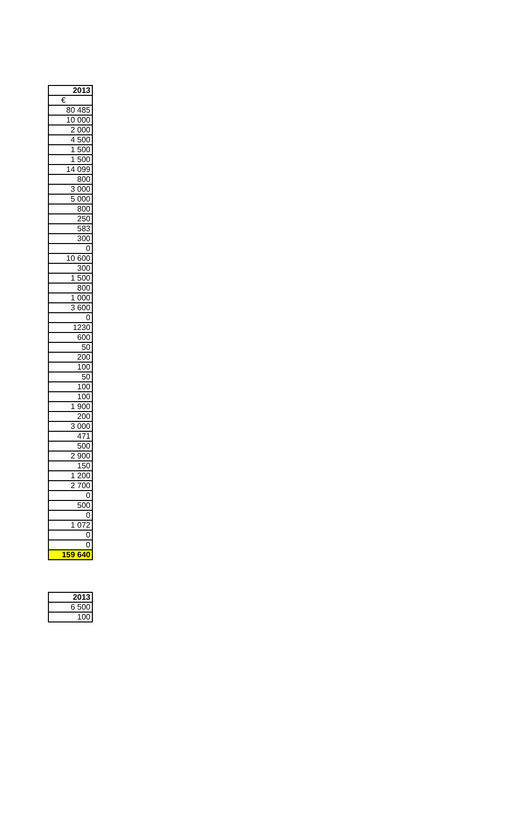| 2013 |
| --- |
| € |
| 80 485 |
| 10 000 |
| 2 000 |
| 4 500 |
| 1 500 |
| 1 500 |
| 14 099 |
| 800 |
| 3 000 |
| 5 000 |
| 800 |
| 250 |
| 583 |
| 300 |
| 0 |
| 10 600 |
| 300 |
| 1 500 |
| 800 |
| 1 000 |
| 3 600 |
| 0 |
| 1230 |
| 600 |
| 50 |
| 200 |
| 100 |
| 50 |
| 100 |
| 100 |
| 1 900 |
| 200 |
| 3 000 |
| 471 |
| 500 |
| 2 900 |
| 150 |
| 1 200 |
| 2 700 |
| 0 |
| 500 |
| 0 |
| 1 072 |
| 0 |
| 0 |
| 159 640 |
| 2013 |
| --- |
| 6 500 |
| 100 |